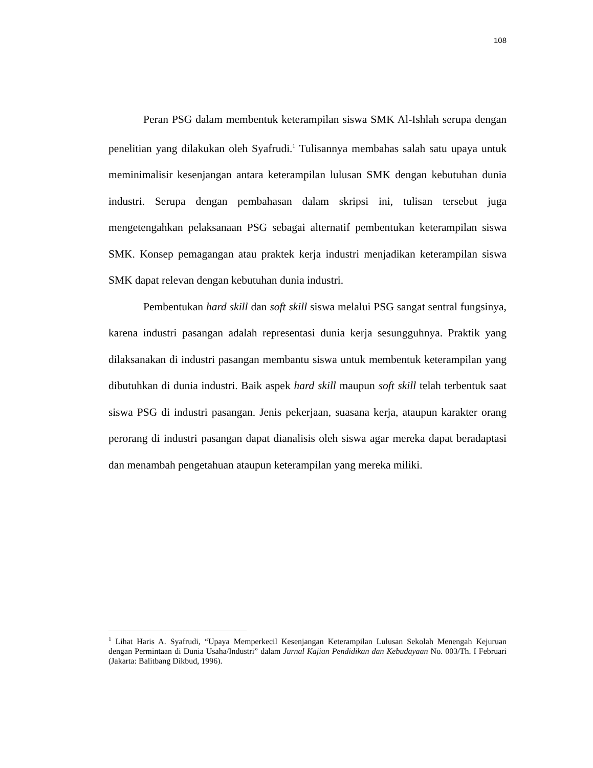108
Peran PSG dalam membentuk keterampilan siswa SMK Al-Ishlah serupa dengan penelitian yang dilakukan oleh Syafrudi.<sup>1</sup> Tulisannya membahas salah satu upaya untuk meminimalisir kesenjangan antara keterampilan lulusan SMK dengan kebutuhan dunia industri. Serupa dengan pembahasan dalam skripsi ini, tulisan tersebut juga mengetengahkan pelaksanaan PSG sebagai alternatif pembentukan keterampilan siswa SMK. Konsep pemagangan atau praktek kerja industri menjadikan keterampilan siswa SMK dapat relevan dengan kebutuhan dunia industri.
Pembentukan hard skill dan soft skill siswa melalui PSG sangat sentral fungsinya, karena industri pasangan adalah representasi dunia kerja sesungguhnya. Praktik yang dilaksanakan di industri pasangan membantu siswa untuk membentuk keterampilan yang dibutuhkan di dunia industri. Baik aspek hard skill maupun soft skill telah terbentuk saat siswa PSG di industri pasangan. Jenis pekerjaan, suasana kerja, ataupun karakter orang perorang di industri pasangan dapat dianalisis oleh siswa agar mereka dapat beradaptasi dan menambah pengetahuan ataupun keterampilan yang mereka miliki.
<sup>1</sup> Lihat Haris A. Syafrudi, “Upaya Memperkecil Kesenjangan Keterampilan Lulusan Sekolah Menengah Kejuruan dengan Permintaan di Dunia Usaha/Industri” dalam Jurnal Kajian Pendidikan dan Kebudayaan No. 003/Th. I Februari (Jakarta: Balitbang Dikbud, 1996).